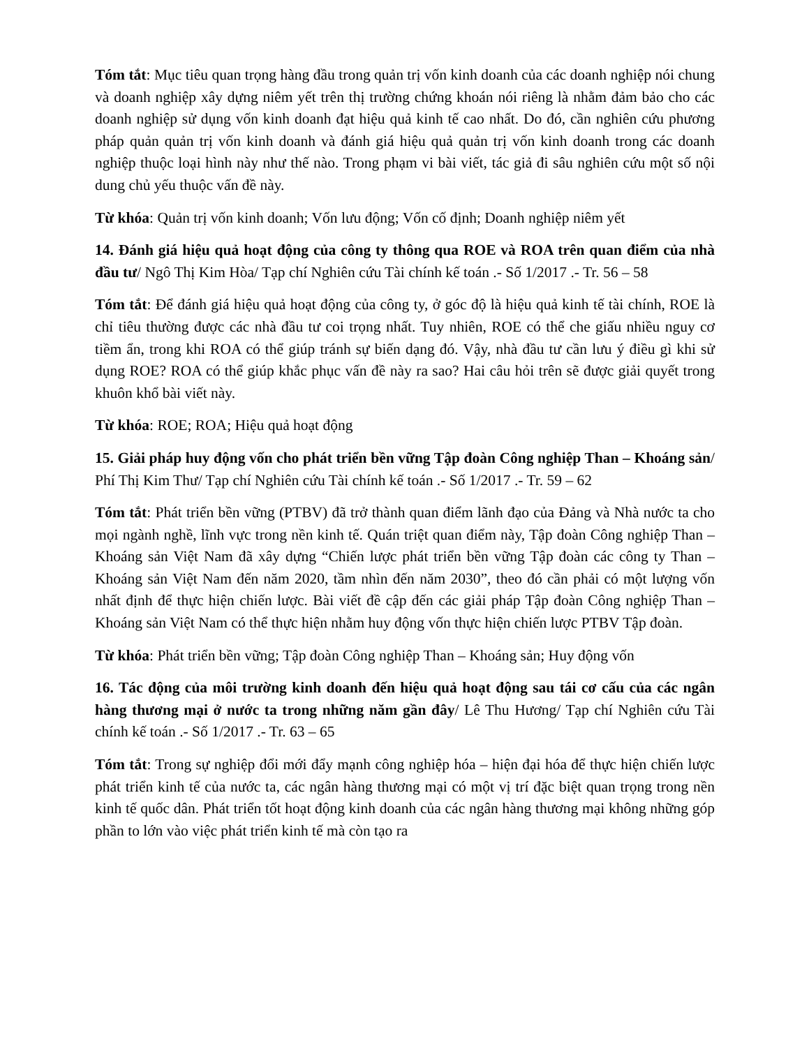Tóm tắt: Mục tiêu quan trọng hàng đầu trong quản trị vốn kinh doanh của các doanh nghiệp nói chung và doanh nghiệp xây dựng niêm yết trên thị trường chứng khoán nói riêng là nhằm đảm bảo cho các doanh nghiệp sử dụng vốn kinh doanh đạt hiệu quả kinh tế cao nhất. Do đó, cần nghiên cứu phương pháp quản quản trị vốn kinh doanh và đánh giá hiệu quả quản trị vốn kinh doanh trong các doanh nghiệp thuộc loại hình này như thế nào. Trong phạm vi bài viết, tác giả đi sâu nghiên cứu một số nội dung chủ yếu thuộc vấn đề này.
Từ khóa: Quản trị vốn kinh doanh; Vốn lưu động; Vốn cố định; Doanh nghiệp niêm yết
14. Đánh giá hiệu quả hoạt động của công ty thông qua ROE và ROA trên quan điểm của nhà đầu tư/ Ngô Thị Kim Hòa/ Tạp chí Nghiên cứu Tài chính kế toán .- Số 1/2017 .- Tr. 56 – 58
Tóm tắt: Để đánh giá hiệu quả hoạt động của công ty, ở góc độ là hiệu quả kinh tế tài chính, ROE là chỉ tiêu thường được các nhà đầu tư coi trọng nhất. Tuy nhiên, ROE có thể che giấu nhiều nguy cơ tiềm ẩn, trong khi ROA có thể giúp tránh sự biến dạng đó. Vậy, nhà đầu tư cần lưu ý điều gì khi sử dụng ROE? ROA có thể giúp khắc phục vấn đề này ra sao? Hai câu hỏi trên sẽ được giải quyết trong khuôn khổ bài viết này.
Từ khóa: ROE; ROA; Hiệu quả hoạt động
15. Giải pháp huy động vốn cho phát triển bền vững Tập đoàn Công nghiệp Than – Khoáng sản/ Phí Thị Kim Thư/ Tạp chí Nghiên cứu Tài chính kế toán .- Số 1/2017 .- Tr. 59 – 62
Tóm tắt: Phát triển bền vững (PTBV) đã trở thành quan điểm lãnh đạo của Đảng và Nhà nước ta cho mọi ngành nghề, lĩnh vực trong nền kinh tế. Quán triệt quan điểm này, Tập đoàn Công nghiệp Than – Khoáng sản Việt Nam đã xây dựng “Chiến lược phát triển bền vững Tập đoàn các công ty Than – Khoáng sản Việt Nam đến năm 2020, tầm nhìn đến năm 2030”, theo đó cần phải có một lượng vốn nhất định để thực hiện chiến lược. Bài viết đề cập đến các giải pháp Tập đoàn Công nghiệp Than – Khoáng sản Việt Nam có thể thực hiện nhằm huy động vốn thực hiện chiến lược PTBV Tập đoàn.
Từ khóa: Phát triển bền vững; Tập đoàn Công nghiệp Than – Khoáng sản; Huy động vốn
16. Tác động của môi trường kinh doanh đến hiệu quả hoạt động sau tái cơ cấu của các ngân hàng thương mại ở nước ta trong những năm gần đây/ Lê Thu Hương/ Tạp chí Nghiên cứu Tài chính kế toán .- Số 1/2017 .- Tr. 63 – 65
Tóm tắt: Trong sự nghiệp đổi mới đẩy mạnh công nghiệp hóa – hiện đại hóa để thực hiện chiến lược phát triển kinh tế của nước ta, các ngân hàng thương mại có một vị trí đặc biệt quan trọng trong nền kinh tế quốc dân. Phát triển tốt hoạt động kinh doanh của các ngân hàng thương mại không những góp phần to lớn vào việc phát triển kinh tế mà còn tạo ra